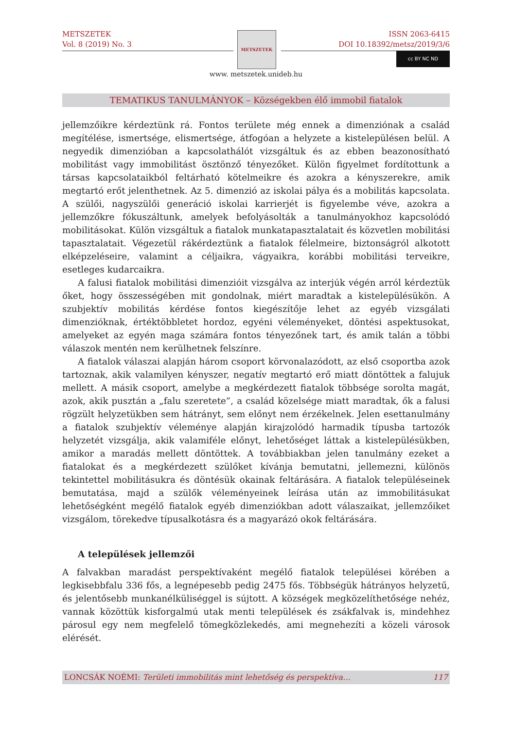METSZETEK
Vol. 8 (2019) No. 3
METSZETEK
ISSN 2063-6415
DOI 10.18392/metsz/2019/3/6
cc BY NC ND
www. metszetek.unideb.hu
TEMATIKUS TANULMÁNYOK – Községekben élő immobil fiatalok
jellemzőikre kérdeztünk rá. Fontos területe még ennek a dimenziónak a család megítélése, ismertsége, elismertsége, átfogóan a helyzete a kistelepülésen belül. A negyedik dimenzióban a kapcsolathálót vizsgáltuk és az ebben beazonosítható mobilitást vagy immobilitást ösztönző tényezőket. Külön figyelmet fordítottunk a társas kapcsolataikból feltárható kötelmeikre és azokra a kényszerekre, amik megtartó erőt jelenthetnek. Az 5. dimenzió az iskolai pálya és a mobilitás kapcsolata. A szülői, nagyszülői generáció iskolai karrierjét is figyelembe véve, azokra a jellemzőkre fókuszáltunk, amelyek befolyásolták a tanulmányokhoz kapcsolódó mobilitásokat. Külön vizsgáltuk a fiatalok munkatapasztalatait és közvetlen mobilitási tapasztalatait. Végezetül rákérdeztünk a fiatalok félelmeire, biztonságról alkotott elképzeléseire, valamint a céljaikra, vágyaikra, korábbi mobilitási terveikre, esetleges kudarcaikra.
A falusi fiatalok mobilitási dimenzióit vizsgálva az interjúk végén arról kérdeztük őket, hogy összességében mit gondolnak, miért maradtak a kistelepülésükön. A szubjektív mobilitás kérdése fontos kiegészítője lehet az egyéb vizsgálati dimenzióknak, értéktöbbletet hordoz, egyéni véleményeket, döntési aspektusokat, amelyeket az egyén maga számára fontos tényezőnek tart, és amik talán a többi válaszok mentén nem kerülhetnek felszínre.
A fiatalok válaszai alapján három csoport körvonalazódott, az első csoportba azok tartoznak, akik valamilyen kényszer, negatív megtartó erő miatt döntöttek a falujuk mellett. A másik csoport, amelybe a megkérdezett fiatalok többsége sorolta magát, azok, akik pusztán a „falu szeretete”, a család közelsége miatt maradtak, ők a falusi rögzült helyzetükben sem hátrányt, sem előnyt nem érzékelnek. Jelen esettanulmány a fiatalok szubjektív véleménye alapján kirajzolódó harmadik típusba tartozók helyzetét vizsgálja, akik valamiféle előnyt, lehetőséget láttak a kistelepülésükben, amikor a maradás mellett döntöttek. A továbbiakban jelen tanulmány ezeket a fiatalokat és a megkérdezett szülőket kívánja bemutatni, jellemezni, különös tekintettel mobilitásukra és döntésük okainak feltárására. A fiatalok településeinek bemutatása, majd a szülők véleményeinek leírása után az immobilitásukat lehetőségként megélő fiatalok egyéb dimenziókban adott válaszaikat, jellemzőiket vizsgálom, törekedve típusalkotásra és a magyarázó okok feltárására.
A települések jellemzői
A falvakban maradást perspektívaként megélő fiatalok települései körében a legkisebbfalu 336 fős, a legnépesebb pedig 2475 fős. Többségük hátrányos helyzetű, és jelentősebb munkanélküliséggel is sújtott. A községek megközelíthetősége nehéz, vannak közöttük kisforgalmú utak menti települések és zsákfalvak is, mindehhez párosul egy nem megfelelő tömegközlekedés, ami megnehezíti a közeli városok elérését.
LONCSÁK NOÉMI: Területi immobilitás mint lehetőség és perspektíva… 117